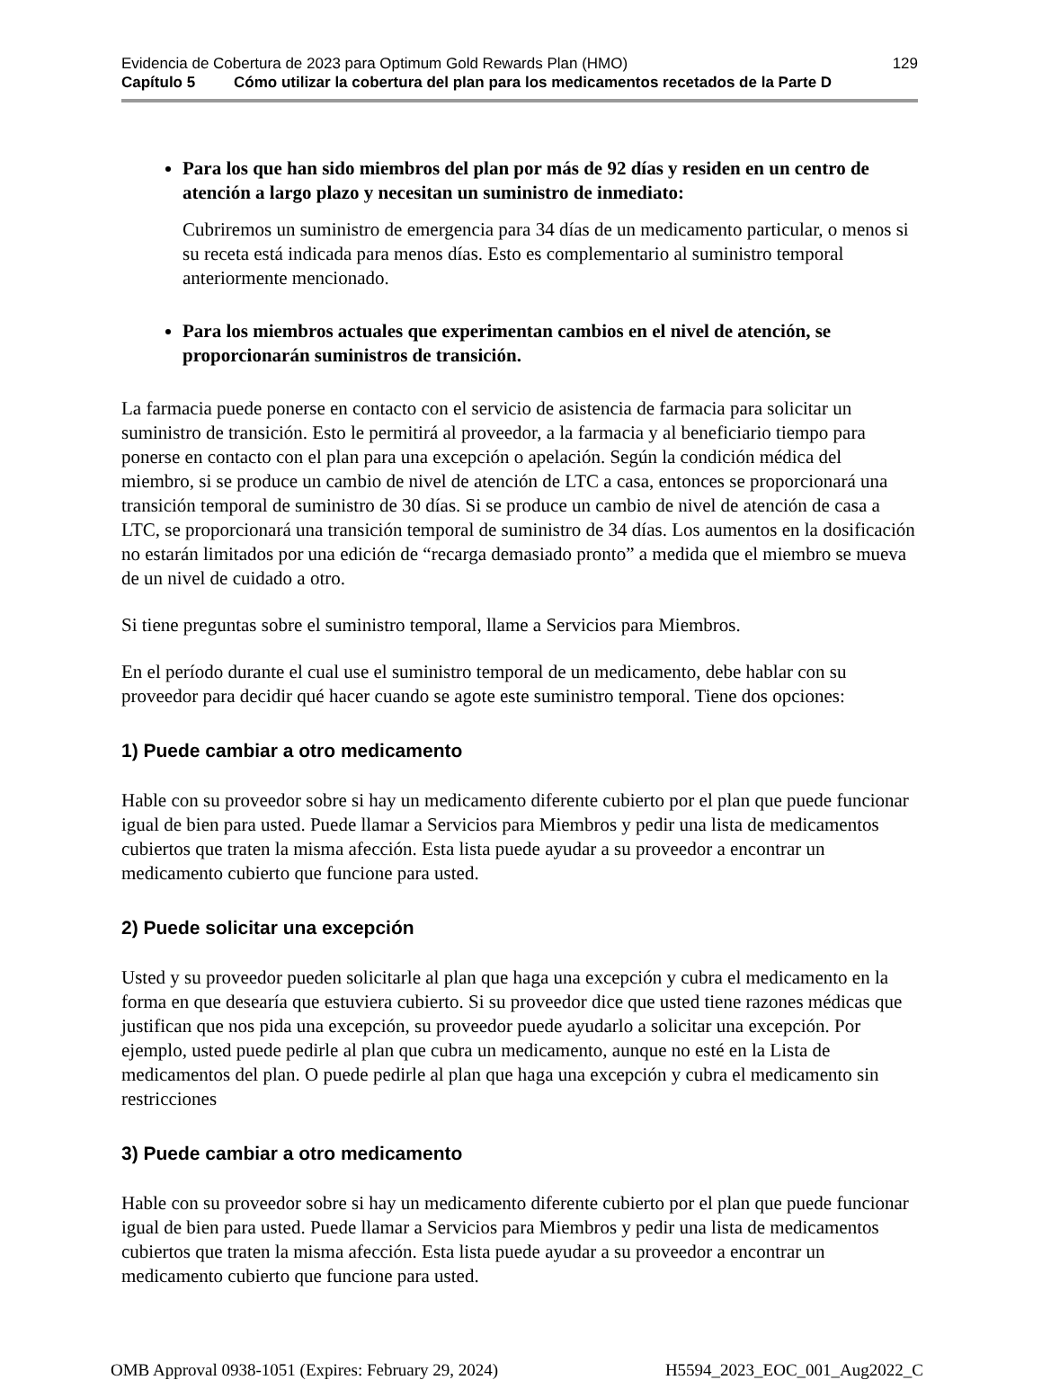Evidencia de Cobertura de 2023 para Optimum Gold Rewards Plan (HMO) 129
Capítulo 5 Cómo utilizar la cobertura del plan para los medicamentos recetados de la Parte D
Para los que han sido miembros del plan por más de 92 días y residen en un centro de atención a largo plazo y necesitan un suministro de inmediato:
Cubriremos un suministro de emergencia para 34 días de un medicamento particular, o menos si su receta está indicada para menos días. Esto es complementario al suministro temporal anteriormente mencionado.
Para los miembros actuales que experimentan cambios en el nivel de atención, se proporcionarán suministros de transición.
La farmacia puede ponerse en contacto con el servicio de asistencia de farmacia para solicitar un suministro de transición. Esto le permitirá al proveedor, a la farmacia y al beneficiario tiempo para ponerse en contacto con el plan para una excepción o apelación. Según la condición médica del miembro, si se produce un cambio de nivel de atención de LTC a casa, entonces se proporcionará una transición temporal de suministro de 30 días. Si se produce un cambio de nivel de atención de casa a LTC, se proporcionará una transición temporal de suministro de 34 días. Los aumentos en la dosificación no estarán limitados por una edición de “recarga demasiado pronto” a medida que el miembro se mueva de un nivel de cuidado a otro.
Si tiene preguntas sobre el suministro temporal, llame a Servicios para Miembros.
En el período durante el cual use el suministro temporal de un medicamento, debe hablar con su proveedor para decidir qué hacer cuando se agote este suministro temporal. Tiene dos opciones:
1) Puede cambiar a otro medicamento
Hable con su proveedor sobre si hay un medicamento diferente cubierto por el plan que puede funcionar igual de bien para usted. Puede llamar a Servicios para Miembros y pedir una lista de medicamentos cubiertos que traten la misma afección. Esta lista puede ayudar a su proveedor a encontrar un medicamento cubierto que funcione para usted.
2) Puede solicitar una excepción
Usted y su proveedor pueden solicitarle al plan que haga una excepción y cubra el medicamento en la forma en que desearía que estuviera cubierto. Si su proveedor dice que usted tiene razones médicas que justifican que nos pida una excepción, su proveedor puede ayudarlo a solicitar una excepción. Por ejemplo, usted puede pedirle al plan que cubra un medicamento, aunque no esté en la Lista de medicamentos del plan. O puede pedirle al plan que haga una excepción y cubra el medicamento sin restricciones
3) Puede cambiar a otro medicamento
Hable con su proveedor sobre si hay un medicamento diferente cubierto por el plan que puede funcionar igual de bien para usted. Puede llamar a Servicios para Miembros y pedir una lista de medicamentos cubiertos que traten la misma afección. Esta lista puede ayudar a su proveedor a encontrar un medicamento cubierto que funcione para usted.
OMB Approval 0938-1051 (Expires: February 29, 2024) H5594_2023_EOC_001_Aug2022_C